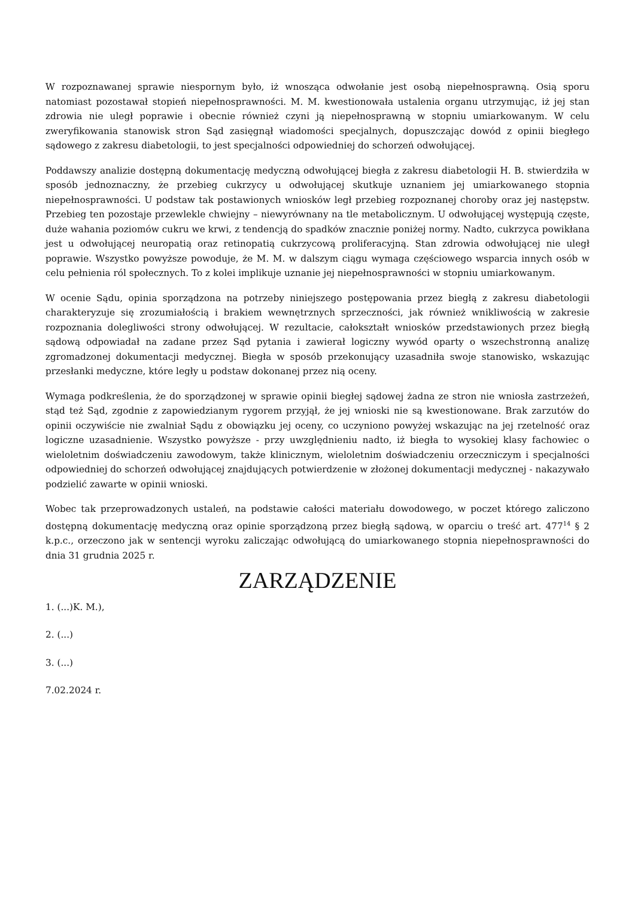W rozpoznawanej sprawie niespornym było, iż wnosząca odwołanie jest osobą niepełnosprawną. Osią sporu natomiast pozostawał stopień niepełnosprawności. M. M. kwestionowała ustalenia organu utrzymując, iż jej stan zdrowia nie uległ poprawie i obecnie również czyni ją niepełnosprawną w stopniu umiarkowanym. W celu zweryfikowania stanowisk stron Sąd zasięgnął wiadomości specjalnych, dopuszczając dowód z opinii biegłego sądowego z zakresu diabetologii, to jest specjalności odpowiedniej do schorzeń odwołującej.
Poddawszy analizie dostępną dokumentację medyczną odwołującej biegła z zakresu diabetologii H. B. stwierdziła w sposób jednoznaczny, że przebieg cukrzycy u odwołującej skutkuje uznaniem jej umiarkowanego stopnia niepełnosprawności. U podstaw tak postawionych wniosków legł przebieg rozpoznanej choroby oraz jej następstw. Przebieg ten pozostaje przewlekle chwiejny – niewyrównany na tle metabolicznym. U odwołującej występują częste, duże wahania poziomów cukru we krwi, z tendencją do spadków znacznie poniżej normy. Nadto, cukrzyca powikłana jest u odwołującej neuropatią oraz retinopatią cukrzycową proliferacyjną. Stan zdrowia odwołującej nie uległ poprawie. Wszystko powyższe powoduje, że M. M. w dalszym ciągu wymaga częściowego wsparcia innych osób w celu pełnienia ról społecznych. To z kolei implikuje uznanie jej niepełnosprawności w stopniu umiarkowanym.
W ocenie Sądu, opinia sporządzona na potrzeby niniejszego postępowania przez biegłą z zakresu diabetologii charakteryzuje się zrozumiałością i brakiem wewnętrznych sprzeczności, jak również wnikliwością w zakresie rozpoznania dolegliwości strony odwołującej. W rezultacie, całokształt wniosków przedstawionych przez biegłą sądową odpowiadał na zadane przez Sąd pytania i zawierał logiczny wywód oparty o wszechstronną analizę zgromadzonej dokumentacji medycznej. Biegła w sposób przekonujący uzasadniła swoje stanowisko, wskazując przesłanki medyczne, które legły u podstaw dokonanej przez nią oceny.
Wymaga podkreślenia, że do sporządzonej w sprawie opinii biegłej sądowej żadna ze stron nie wniosła zastrzeżeń, stąd też Sąd, zgodnie z zapowiedzianym rygorem przyjął, że jej wnioski nie są kwestionowane. Brak zarzutów do opinii oczywiście nie zwalniał Sądu z obowiązku jej oceny, co uczyniono powyżej wskazując na jej rzetelność oraz logiczne uzasadnienie. Wszystko powyższe - przy uwzględnieniu nadto, iż biegła to wysokiej klasy fachowiec o wieloletnim doświadczeniu zawodowym, także klinicznym, wieloletnim doświadczeniu orzeczniczym i specjalności odpowiedniej do schorzeń odwołującej znajdujących potwierdzenie w złożonej dokumentacji medycznej - nakazywało podzielić zawarte w opinii wnioski.
Wobec tak przeprowadzonych ustaleń, na podstawie całości materiału dowodowego, w poczet którego zaliczono dostępną dokumentację medyczną oraz opinie sporządzoną przez biegłą sądową, w oparciu o treść art. 477<sup>14</sup> § 2 k.p.c., orzeczono jak w sentencji wyroku zaliczając odwołującą do umiarkowanego stopnia niepełnosprawności do dnia 31 grudnia 2025 r.
ZARZĄDZENIE
1. (...)K. M.),
2. (...)
3. (...)
7.02.2024 r.